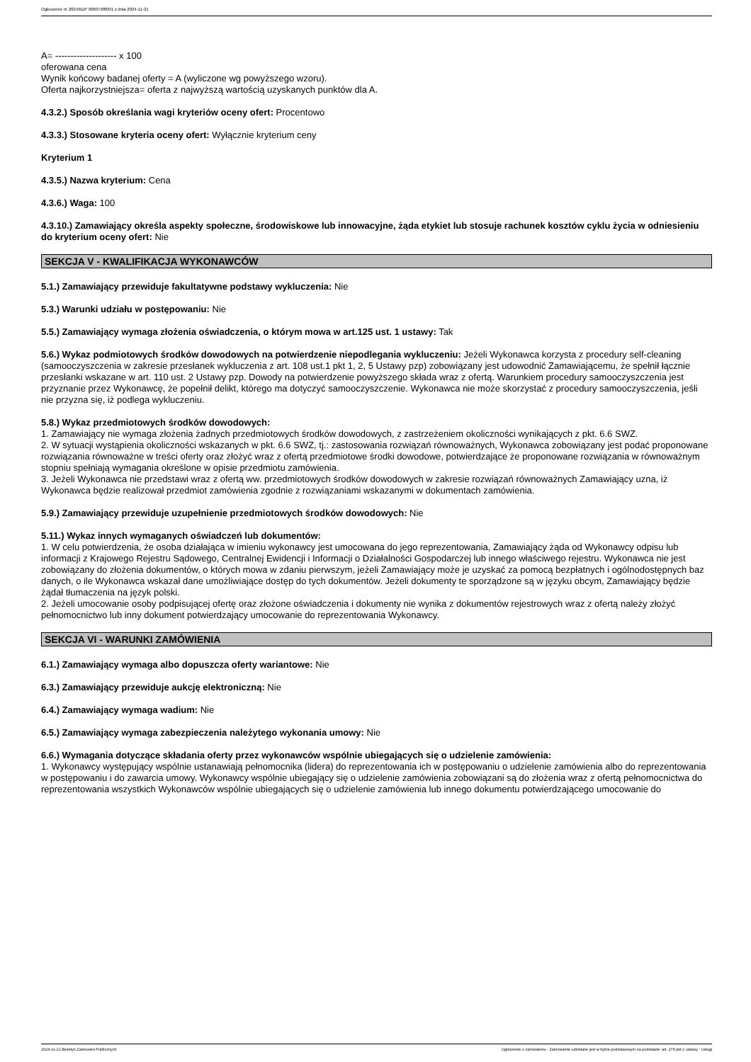Ogłoszenie nr 2024/BZP 00607988/01 z dnia 2024-11-21
A= -------------------- x 100
oferowana cena
Wynik końcowy badanej oferty = A (wyliczone wg powyższego wzoru).
Oferta najkorzystniejsza= oferta z najwyższą wartością uzyskanych punktów dla A.
4.3.2.) Sposób określania wagi kryteriów oceny ofert: Procentowo
4.3.3.) Stosowane kryteria oceny ofert: Wyłącznie kryterium ceny
Kryterium 1
4.3.5.) Nazwa kryterium: Cena
4.3.6.) Waga: 100
4.3.10.) Zamawiający określa aspekty społeczne, środowiskowe lub innowacyjne, żąda etykiet lub stosuje rachunek kosztów cyklu życia w odniesieniu do kryterium oceny ofert: Nie
SEKCJA V - KWALIFIKACJA WYKONAWCÓW
5.1.) Zamawiający przewiduje fakultatywne podstawy wykluczenia: Nie
5.3.) Warunki udziału w postępowaniu: Nie
5.5.) Zamawiający wymaga złożenia oświadczenia, o którym mowa w art.125 ust. 1 ustawy: Tak
5.6.) Wykaz podmiotowych środków dowodowych na potwierdzenie niepodlegania wykluczeniu: Jeżeli Wykonawca korzysta z procedury self-cleaning (samooczyszczenia w zakresie przesłanek wykluczenia z art. 108 ust.1 pkt 1, 2, 5 Ustawy pzp) zobowiązany jest udowodnić Zamawiającemu, że spełnił łącznie przesłanki wskazane w art. 110 ust. 2 Ustawy pzp. Dowody na potwierdzenie powyższego składa wraz z ofertą. Warunkiem procedury samooczyszczenia jest przyznanie przez Wykonawcę, że popełnił delikt, którego ma dotyczyć samooczyszczenie. Wykonawca nie może skorzystać z procedury samooczyszczenia, jeśli nie przyzna się, iż podlega wykluczeniu.
5.8.) Wykaz przedmiotowych środków dowodowych:
1. Zamawiający nie wymaga złożenia żadnych przedmiotowych środków dowodowych, z zastrzeżeniem okoliczności wynikających z pkt. 6.6 SWZ.
2. W sytuacji wystąpienia okoliczności wskazanych w pkt. 6.6 SWZ, tj.: zastosowania rozwiązań równoważnych, Wykonawca zobowiązany jest podać proponowane rozwiązania równoważne w treści oferty oraz złożyć wraz z ofertą przedmiotowe środki dowodowe, potwierdzające że proponowane rozwiązania w równoważnym stopniu spełniają wymagania określone w opisie przedmiotu zamówienia.
3. Jeżeli Wykonawca nie przedstawi wraz z ofertą ww. przedmiotowych środków dowodowych w zakresie rozwiązań równoważnych Zamawiający uzna, iż Wykonawca będzie realizował przedmiot zamówienia zgodnie z rozwiązaniami wskazanymi w dokumentach zamówienia.
5.9.) Zamawiający przewiduje uzupełnienie przedmiotowych środków dowodowych: Nie
5.11.) Wykaz innych wymaganych oświadczeń lub dokumentów:
1. W celu potwierdzenia, że osoba działająca w imieniu wykonawcy jest umocowana do jego reprezentowania, Zamawiający żąda od Wykonawcy odpisu lub informacji z Krajowego Rejestru Sądowego, Centralnej Ewidencji i Informacji o Działalności Gospodarczej lub innego właściwego rejestru. Wykonawca nie jest zobowiązany do złożenia dokumentów, o których mowa w zdaniu pierwszym, jeżeli Zamawiający może je uzyskać za pomocą bezpłatnych i ogólnodostępnych baz danych, o ile Wykonawca wskazał dane umożliwiające dostęp do tych dokumentów. Jeżeli dokumenty te sporządzone są w języku obcym, Zamawiający będzie żądał tłumaczenia na język polski.
2. Jeżeli umocowanie osoby podpisującej ofertę oraz złożone oświadczenia i dokumenty nie wynika z dokumentów rejestrowych wraz z ofertą należy złożyć pełnomocnictwo lub inny dokument potwierdzający umocowanie do reprezentowania Wykonawcy.
SEKCJA VI - WARUNKI ZAMÓWIENIA
6.1.) Zamawiający wymaga albo dopuszcza oferty wariantowe: Nie
6.3.) Zamawiający przewiduje aukcję elektroniczną: Nie
6.4.) Zamawiający wymaga wadium: Nie
6.5.) Zamawiający wymaga zabezpieczenia należytego wykonania umowy: Nie
6.6.) Wymagania dotyczące składania oferty przez wykonawców wspólnie ubiegających się o udzielenie zamówienia:
1. Wykonawcy występujący wspólnie ustanawiają pełnomocnika (lidera) do reprezentowania ich w postępowaniu o udzielenie zamówienia albo do reprezentowania w postępowaniu i do zawarcia umowy. Wykonawcy wspólnie ubiegający się o udzielenie zamówienia zobowiązani są do złożenia wraz z ofertą pełnomocnictwa do reprezentowania wszystkich Wykonawców wspólnie ubiegających się o udzielenie zamówienia lub innego dokumentu potwierdzającego umocowanie do
2024-11-21 Biuletyn Zamówień Publicznych Ogłoszenie o zamówieniu - Zamówienie udzielane jest w trybie podstawowym na podstawie: art. 275 pkt 2 ustawy - Usługi